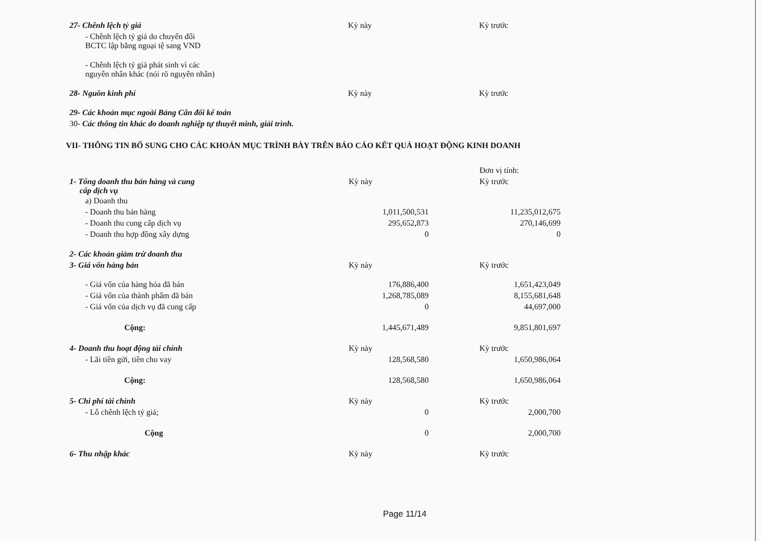| 27- Chênh lệch tỷ giá | Kỳ này | Kỳ trước |
| - Chênh lệch tỷ giá do chuyển đổi BCTC lập bằng ngoại tệ sang VND | | |
| - Chênh lệch tỷ giá phát sinh vì các nguyên nhân khác (nói rõ nguyên nhân) | | |
| 28- Nguồn kinh phí | Kỳ này | Kỳ trước |
| 29- Các khoản mục ngoài Bảng Cân đối kế toán | | |
| 30- Các thông tin khác do doanh nghiệp tự thuyết minh, giải trình. | | |
VII- THÔNG TIN BỔ SUNG CHO CÁC KHOẢN MỤC TRÌNH BÀY TRÊN BÁO CÁO KẾT QUẢ HOẠT ĐỘNG KINH DOANH
| | | Đơn vị tính: |
| 1- Tổng doanh thu bán hàng và cung cấp dịch vụ | Kỳ này | Kỳ trước |
| a) Doanh thu | | |
| - Doanh thu bán hàng | 1,011,500,531 | 11,235,012,675 |
| - Doanh thu cung cấp dịch vụ | 295,652,873 | 270,146,699 |
| - Doanh thu hợp đồng xây dựng | 0 | 0 |
| 2- Các khoản giảm trừ doanh thu | | |
| 3- Giá vốn hàng bán | Kỳ này | Kỳ trước |
| - Giá vốn của hàng hóa đã bán | 176,886,400 | 1,651,423,049 |
| - Giá vốn của thành phẩm đã bán | 1,268,785,089 | 8,155,681,648 |
| - Giá vốn của dịch vụ đã cung cấp | 0 | 44,697,000 |
| Cộng: | 1,445,671,489 | 9,851,801,697 |
| 4- Doanh thu hoạt động tài chính | Kỳ này | Kỳ trước |
| - Lãi tiền gửi, tiền cho vay | 128,568,580 | 1,650,986,064 |
| Cộng: | 128,568,580 | 1,650,986,064 |
| 5- Chi phí tài chính | Kỳ này | Kỳ trước |
| - Lỗ chênh lệch tỷ giá; | 0 | 2,000,700 |
| Cộng | 0 | 2,000,700 |
| 6- Thu nhập khác | Kỳ này | Kỳ trước |
Page 11/14